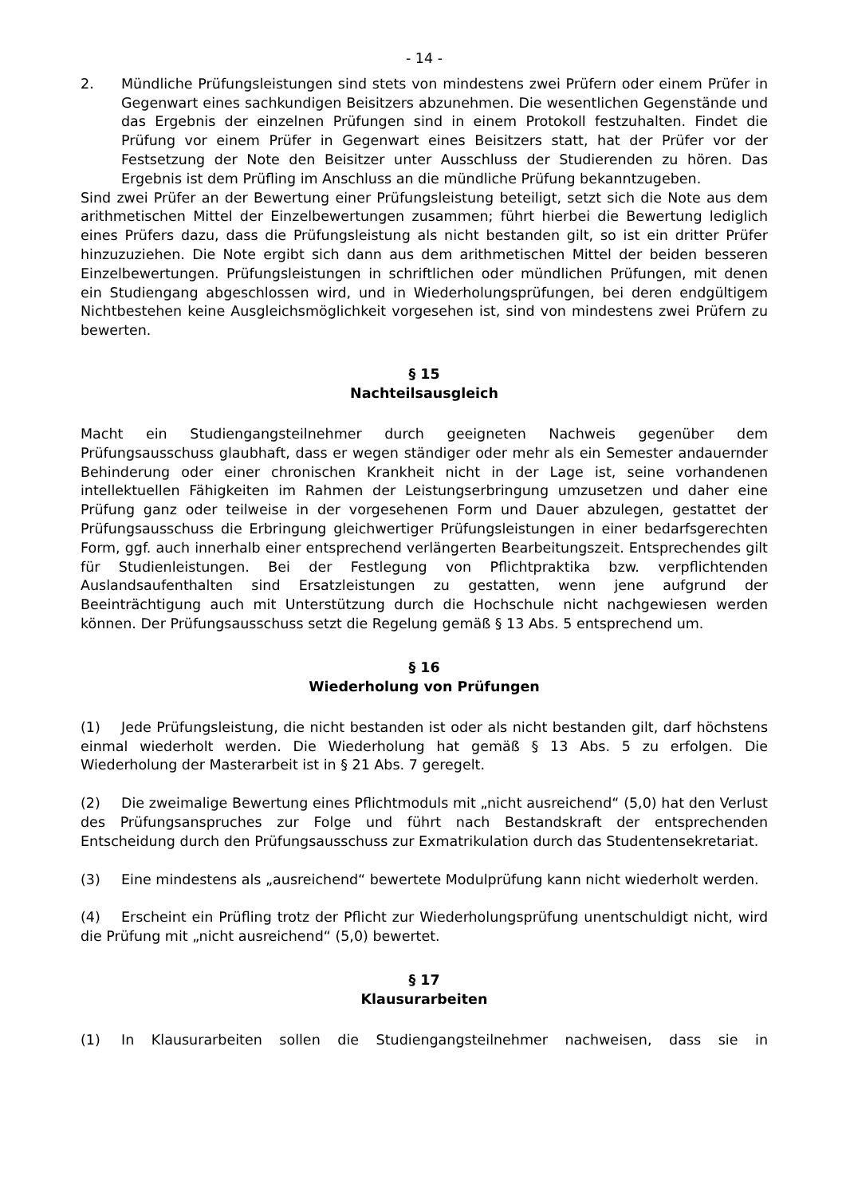- 14 -
2. Mündliche Prüfungsleistungen sind stets von mindestens zwei Prüfern oder einem Prüfer in Gegenwart eines sachkundigen Beisitzers abzunehmen. Die wesentlichen Gegenstände und das Ergebnis der einzelnen Prüfungen sind in einem Protokoll festzuhalten. Findet die Prüfung vor einem Prüfer in Gegenwart eines Beisitzers statt, hat der Prüfer vor der Festsetzung der Note den Beisitzer unter Ausschluss der Studierenden zu hören. Das Ergebnis ist dem Prüfling im Anschluss an die mündliche Prüfung bekanntzugeben.
Sind zwei Prüfer an der Bewertung einer Prüfungsleistung beteiligt, setzt sich die Note aus dem arithmetischen Mittel der Einzelbewertungen zusammen; führt hierbei die Bewertung lediglich eines Prüfers dazu, dass die Prüfungsleistung als nicht bestanden gilt, so ist ein dritter Prüfer hinzuzuziehen. Die Note ergibt sich dann aus dem arithmetischen Mittel der beiden besseren Einzelbewertungen. Prüfungsleistungen in schriftlichen oder mündlichen Prüfungen, mit denen ein Studiengang abgeschlossen wird, und in Wiederholungsprüfungen, bei deren endgültigem Nichtbestehen keine Ausgleichsmöglichkeit vorgesehen ist, sind von mindestens zwei Prüfern zu bewerten.
§ 15
Nachteilsausgleich
Macht ein Studiengangsteilnehmer durch geeigneten Nachweis gegenüber dem Prüfungsausschuss glaubhaft, dass er wegen ständiger oder mehr als ein Semester andauernder Behinderung oder einer chronischen Krankheit nicht in der Lage ist, seine vorhandenen intellektuellen Fähigkeiten im Rahmen der Leistungserbringung umzusetzen und daher eine Prüfung ganz oder teilweise in der vorgesehenen Form und Dauer abzulegen, gestattet der Prüfungsausschuss die Erbringung gleichwertiger Prüfungsleistungen in einer bedarfsgerechten Form, ggf. auch innerhalb einer entsprechend verlängerten Bearbeitungszeit. Entsprechendes gilt für Studienleistungen. Bei der Festlegung von Pflichtpraktika bzw. verpflichtenden Auslandsaufenthalten sind Ersatzleistungen zu gestatten, wenn jene aufgrund der Beeinträchtigung auch mit Unterstützung durch die Hochschule nicht nachgewiesen werden können. Der Prüfungsausschuss setzt die Regelung gemäß § 13 Abs. 5 entsprechend um.
§ 16
Wiederholung von Prüfungen
(1) Jede Prüfungsleistung, die nicht bestanden ist oder als nicht bestanden gilt, darf höchstens einmal wiederholt werden. Die Wiederholung hat gemäß § 13 Abs. 5 zu erfolgen. Die Wiederholung der Masterarbeit ist in § 21 Abs. 7 geregelt.
(2) Die zweimalige Bewertung eines Pflichtmoduls mit „nicht ausreichend“ (5,0) hat den Verlust des Prüfungsanspruches zur Folge und führt nach Bestandskraft der entsprechenden Entscheidung durch den Prüfungsausschuss zur Exmatrikulation durch das Studentensekretariat.
(3) Eine mindestens als „ausreichend“ bewertete Modulprüfung kann nicht wiederholt werden.
(4) Erscheint ein Prüfling trotz der Pflicht zur Wiederholungsprüfung unentschuldigt nicht, wird die Prüfung mit „nicht ausreichend“ (5,0) bewertet.
§ 17
Klausurarbeiten
(1) In Klausurarbeiten sollen die Studiengangsteilnehmer nachweisen, dass sie in